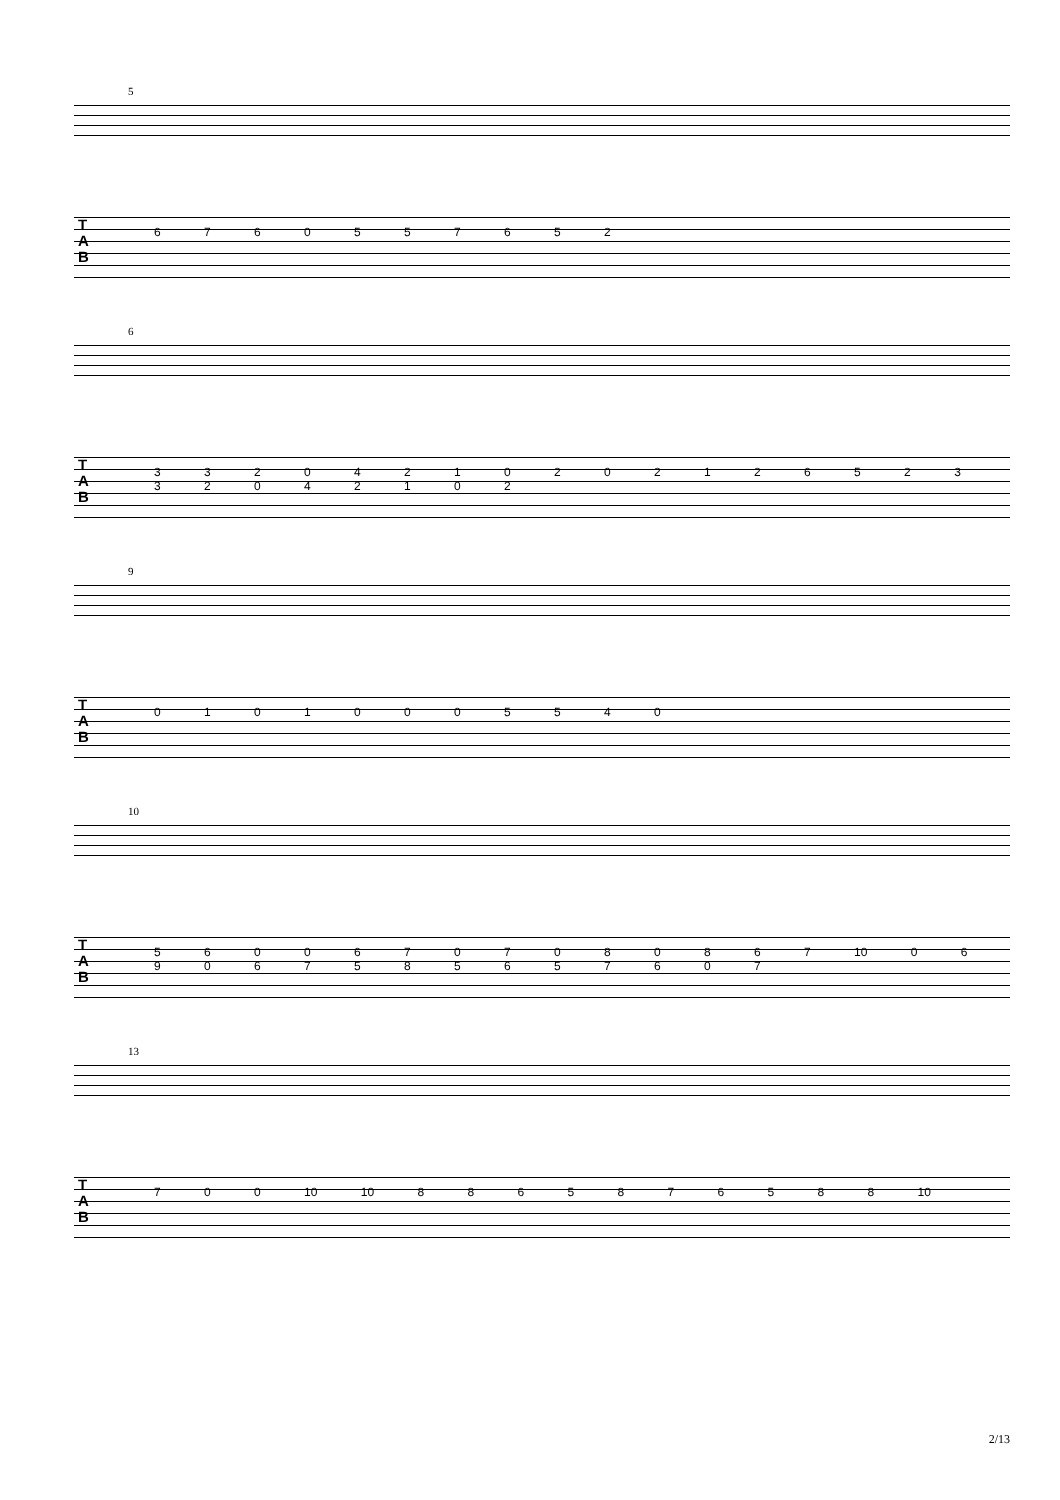5
T
A
B
6 7 6 0 5 5 7 6 5 2
6
T
A
B
3 3 2 0 4 2 1 0 2 0 2 1 2 6 5 2 3 3 2 0 4 2 1 0 2
9
T
A
B
0 1 0 1 0 0 0 5 5 4 0
10
T
A
B
5 6 0 0 6 7 0 7 0 8 0 8 6 7 10 0 6 9 0 6 7 5 8 5 6 5 7 6 0 7
13
T
A
B
7 0 0 10 10 8 8 6 5 8 7 6 5 8 8 10
2/13